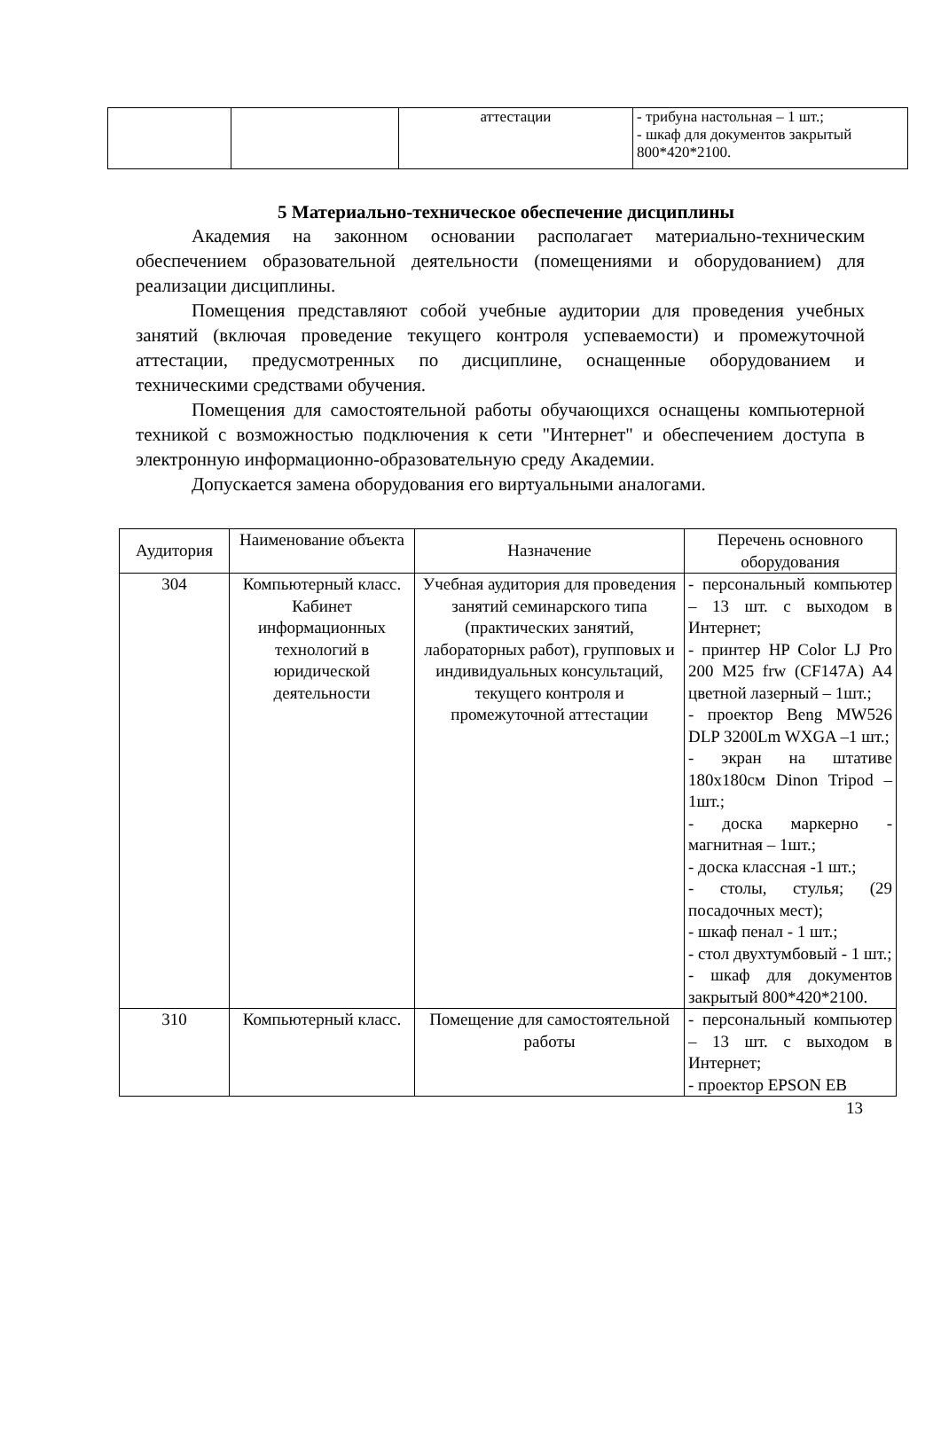| | | аттестации | - трибуна настольная – 1 шт.; - шкаф для документов закрытый 800*420*2100. |
5 Материально-техническое обеспечение дисциплины
Академия на законном основании располагает материально-техническим обеспечением образовательной деятельности (помещениями и оборудованием) для реализации дисциплины.
Помещения представляют собой учебные аудитории для проведения учебных занятий (включая проведение текущего контроля успеваемости) и промежуточной аттестации, предусмотренных по дисциплине, оснащенные оборудованием и техническими средствами обучения.
Помещения для самостоятельной работы обучающихся оснащены компьютерной техникой с возможностью подключения к сети "Интернет" и обеспечением доступа в электронную информационно-образовательную среду Академии.
Допускается замена оборудования его виртуальными аналогами.
| Аудитория | Наименование объекта | Назначение | Перечень основного оборудования |
| --- | --- | --- | --- |
| 304 | Компьютерный класс. Кабинет информационных технологий в юридической деятельности | Учебная аудитория для проведения занятий семинарского типа (практических занятий, лабораторных работ), групповых и индивидуальных консультаций, текущего контроля и промежуточной аттестации | - персональный компьютер – 13 шт. с выходом в Интернет; - принтер HP Color LJ Pro 200 M25 frw (CF147A) A4 цветной лазерный – 1шт.; - проектор Beng MW526 DLP 3200Lm WXGA –1 шт.; - экран на штативе 180x180см Dinon Tripod – 1шт.; - доска маркерно - магнитная – 1шт.; - доска классная -1 шт.; - столы, стулья; (29 посадочных мест); - шкаф пенал - 1 шт.; - стол двухтумбовый - 1 шт.; - шкаф для документов закрытый 800*420*2100. |
| 310 | Компьютерный класс. | Помещение для самостоятельной работы | - персональный компьютер – 13 шт. с выходом в Интернет; - проектор EPSON EB |
13